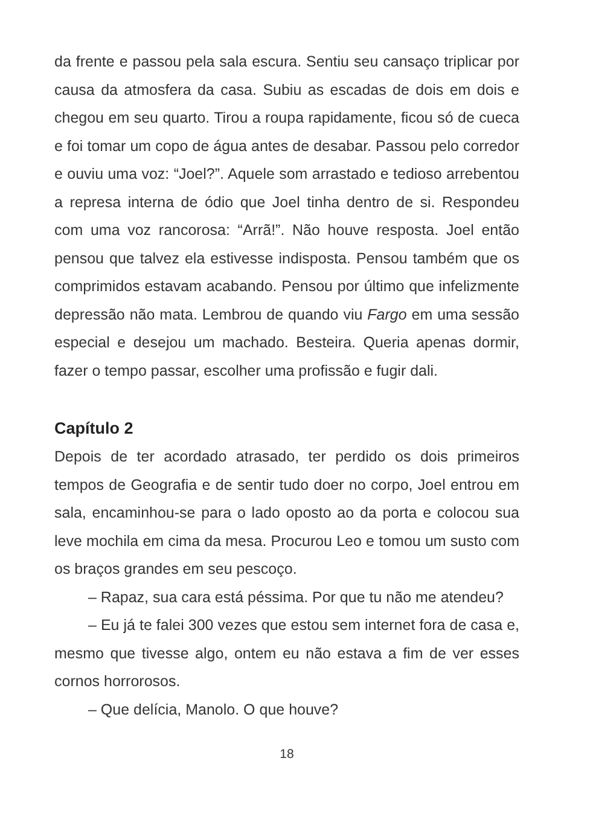da frente e passou pela sala escura. Sentiu seu cansaço triplicar por causa da atmosfera da casa. Subiu as escadas de dois em dois e chegou em seu quarto. Tirou a roupa rapidamente, ficou só de cueca e foi tomar um copo de água antes de desabar. Passou pelo corredor e ouviu uma voz: “Joel?”. Aquele som arrastado e tedioso arrebentou a represa interna de ódio que Joel tinha dentro de si. Respondeu com uma voz rancorosa: “Arrã!”. Não houve resposta. Joel então pensou que talvez ela estivesse indisposta. Pensou também que os comprimidos estavam acabando. Pensou por último que infelizmente depressão não mata. Lembrou de quando viu Fargo em uma sessão especial e desejou um machado. Besteira. Queria apenas dormir, fazer o tempo passar, escolher uma profissão e fugir dali.
Capítulo 2
Depois de ter acordado atrasado, ter perdido os dois primeiros tempos de Geografia e de sentir tudo doer no corpo, Joel entrou em sala, encaminhou-se para o lado oposto ao da porta e colocou sua leve mochila em cima da mesa. Procurou Leo e tomou um susto com os braços grandes em seu pescoço.
– Rapaz, sua cara está péssima. Por que tu não me atendeu?
– Eu já te falei 300 vezes que estou sem internet fora de casa e, mesmo que tivesse algo, ontem eu não estava a fim de ver esses cornos horrorosos.
– Que delícia, Manolo. O que houve?
18